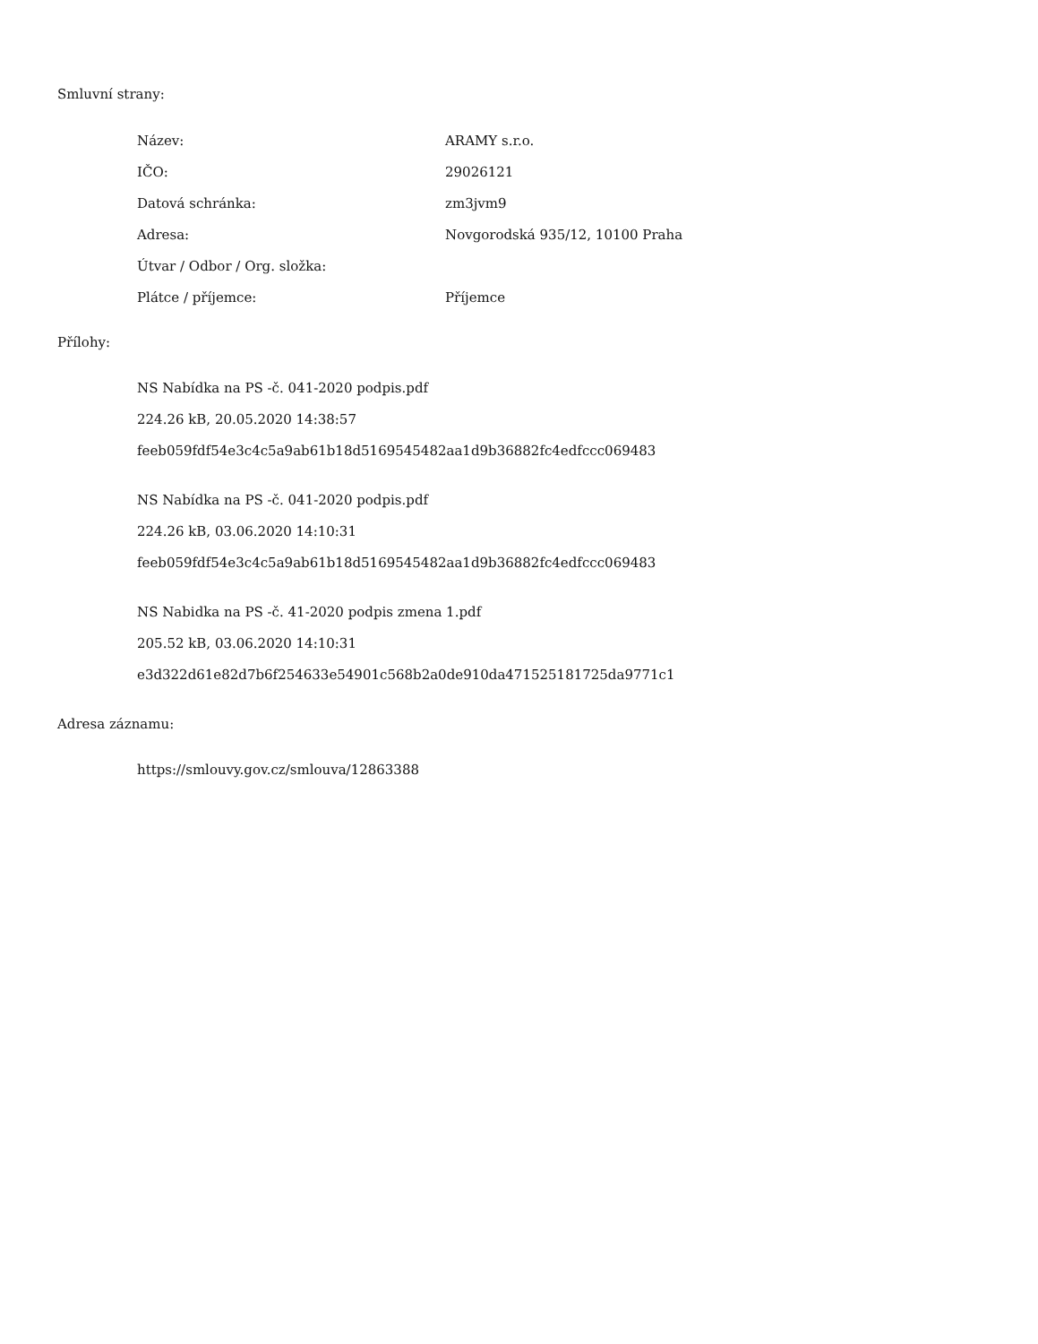Smluvní strany:
| Název: | ARAMY s.r.o. |
| IČO: | 29026121 |
| Datová schránka: | zm3jvm9 |
| Adresa: | Novgorodská 935/12, 10100 Praha |
| Útvar / Odbor / Org. složka: | |
| Plátce / příjemce: | Příjemce |
Přílohy:
NS Nabídka na PS -č. 041-2020 podpis.pdf
224.26 kB, 20.05.2020 14:38:57
feeb059fdf54e3c4c5a9ab61b18d5169545482aa1d9b36882fc4edfccc069483
NS Nabídka na PS -č. 041-2020 podpis.pdf
224.26 kB, 03.06.2020 14:10:31
feeb059fdf54e3c4c5a9ab61b18d5169545482aa1d9b36882fc4edfccc069483
NS Nabidka na PS -č. 41-2020 podpis zmena 1.pdf
205.52 kB, 03.06.2020 14:10:31
e3d322d61e82d7b6f254633e54901c568b2a0de910da471525181725da9771c1
Adresa záznamu:
https://smlouvy.gov.cz/smlouva/12863388